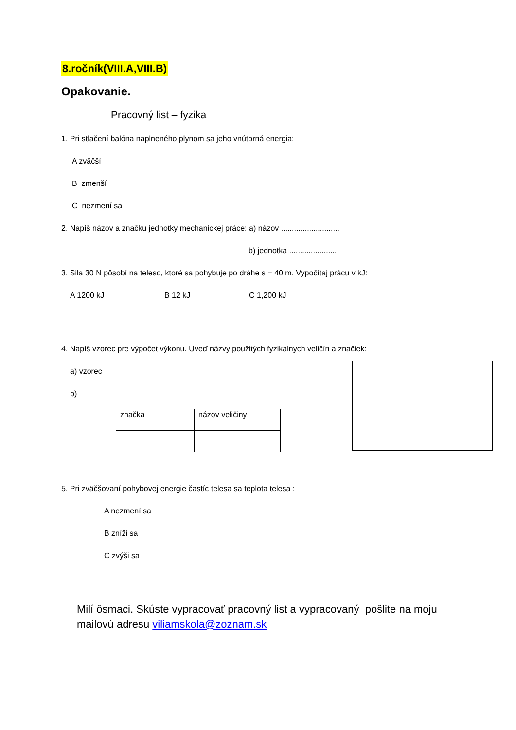8.ročník(VIII.A,VIII.B)
Opakovanie.
Pracovný list – fyzika
1. Pri stlačení balóna naplneného plynom sa jeho vnútorná energia:
A zväčší
B zmenší
C nezmení sa
2. Napíš názov a značku jednotky mechanickej práce: a) názov ...........................
b) jednotka .......................
3. Sila 30 N pôsobí na teleso, ktoré sa pohybuje po dráhe s = 40 m. Vypočítaj prácu v kJ:
A 1200 kJ B 12 kJ C 1,200 kJ
4. Napíš vzorec pre výpočet výkonu. Uveď názvy použitých fyzikálnych veličín a značiek:
a) vzorec
b)
| značka | názov veličiny |
5. Pri zväčšovaní pohybovej energie častíc telesa sa teplota telesa :
A nezmení sa
B zníži sa
C zvýši sa
Milí ôsmaci. Skúste vypracovať pracovný list a vypracovaný pošlite na moju mailovú adresu viliamskola@zoznam.sk